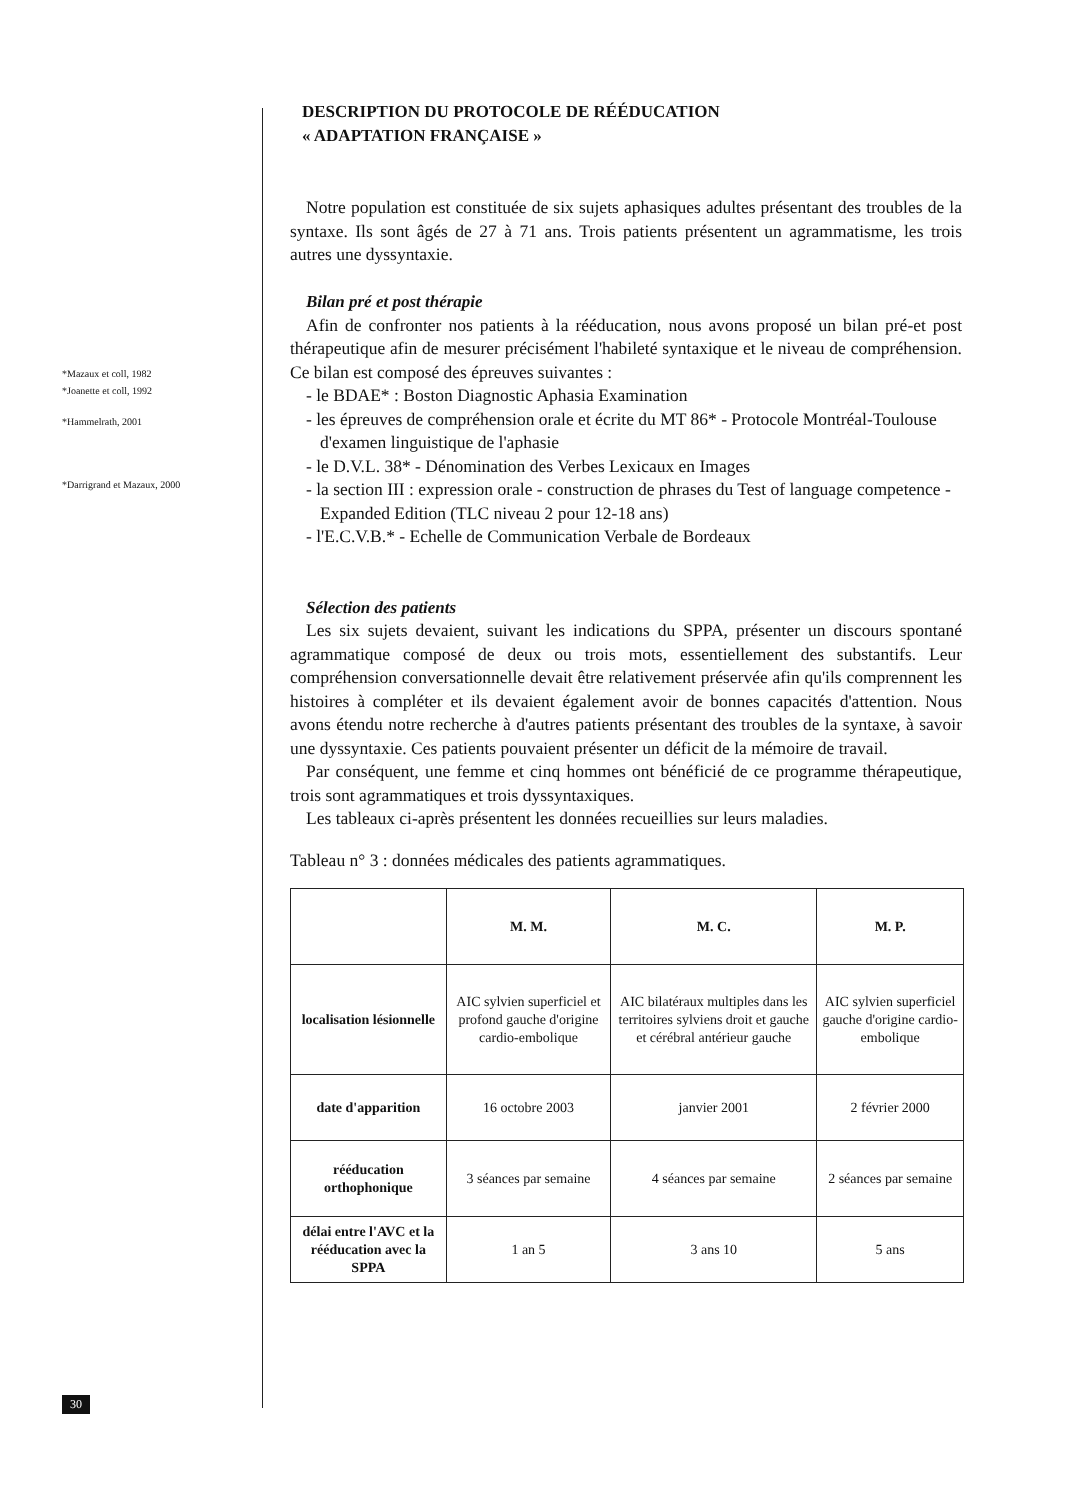*Mazaux et coll, 1982
*Joanette et coll, 1992
*Hammelrath, 2001
*Darrigrand et Mazaux, 2000
DESCRIPTION DU PROTOCOLE DE RÉÉDUCATION
« ADAPTATION FRANÇAISE »
Notre population est constituée de six sujets aphasiques adultes présentant des troubles de la syntaxe. Ils sont âgés de 27 à 71 ans. Trois patients présentent un agrammatisme, les trois autres une dyssyntaxie.
Bilan pré et post thérapie
Afin de confronter nos patients à la rééducation, nous avons proposé un bilan pré-et post thérapeutique afin de mesurer précisément l'habileté syntaxique et le niveau de compréhension. Ce bilan est composé des épreuves suivantes :
- le BDAE* : Boston Diagnostic Aphasia Examination
- les épreuves de compréhension orale et écrite du MT 86* - Protocole Montréal-Toulouse d'examen linguistique de l'aphasie
- le D.V.L. 38* - Dénomination des Verbes Lexicaux en Images
- la section III : expression orale - construction de phrases du Test of language competence - Expanded Edition (TLC niveau 2 pour 12-18 ans)
- l'E.C.V.B.* - Echelle de Communication Verbale de Bordeaux
Sélection des patients
Les six sujets devaient, suivant les indications du SPPA, présenter un discours spontané agrammatique composé de deux ou trois mots, essentiellement des substantifs. Leur compréhension conversationnelle devait être relativement préservée afin qu'ils comprennent les histoires à compléter et ils devaient également avoir de bonnes capacités d'attention. Nous avons étendu notre recherche à d'autres patients présentant des troubles de la syntaxe, à savoir une dyssyntaxie. Ces patients pouvaient présenter un déficit de la mémoire de travail.
Par conséquent, une femme et cinq hommes ont bénéficié de ce programme thérapeutique, trois sont agrammatiques et trois dyssyntaxiques.
Les tableaux ci-après présentent les données recueillies sur leurs maladies.
Tableau n° 3 : données médicales des patients agrammatiques.
| | M. M. | M. C. | M. P. |
| --- | --- | --- | --- |
| localisation lésionnelle | AIC sylvien superficiel et profond gauche d'origine cardio-embolique | AIC bilatéraux multiples dans les territoires sylviens droit et gauche et cérébral antérieur gauche | AIC sylvien superficiel gauche d'origine cardio-embolique |
| date d'apparition | 16 octobre 2003 | janvier 2001 | 2 février 2000 |
| rééducation orthophonique | 3 séances par semaine | 4 séances par semaine | 2 séances par semaine |
| délai entre l'AVC et la rééducation avec la SPPA | 1 an 5 | 3 ans 10 | 5 ans |
30